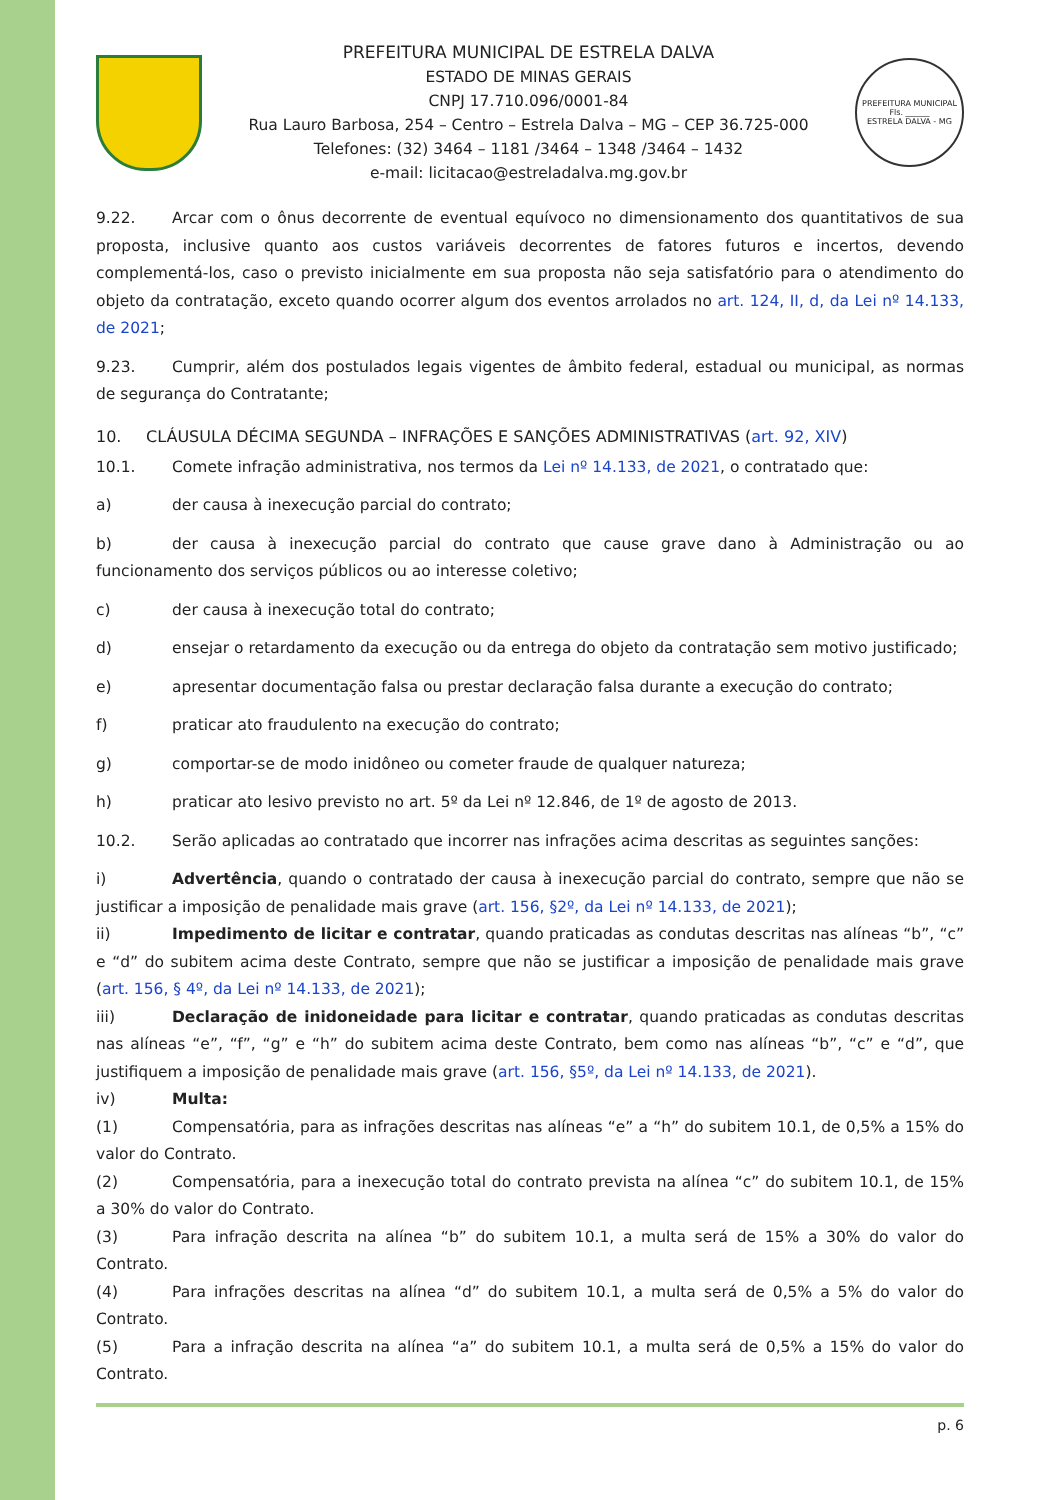PREFEITURA MUNICIPAL DE ESTRELA DALVA
ESTADO DE MINAS GERAIS
CNPJ 17.710.096/0001-84
Rua Lauro Barbosa, 254 – Centro – Estrela Dalva – MG – CEP 36.725-000
Telefones: (32) 3464 – 1181 /3464 – 1348 /3464 – 1432
e-mail: licitacao@estreladalva.mg.gov.br
PREFEITURA MUNICIPAL
Fls. ______
ESTRELA DALVA - MG
9.22. Arcar com o ônus decorrente de eventual equívoco no dimensionamento dos quantitativos de sua proposta, inclusive quanto aos custos variáveis decorrentes de fatores futuros e incertos, devendo complementá-los, caso o previsto inicialmente em sua proposta não seja satisfatório para o atendimento do objeto da contratação, exceto quando ocorrer algum dos eventos arrolados no art. 124, II, d, da Lei nº 14.133, de 2021;
9.23. Cumprir, além dos postulados legais vigentes de âmbito federal, estadual ou municipal, as normas de segurança do Contratante;
10. CLÁUSULA DÉCIMA SEGUNDA – INFRAÇÕES E SANÇÕES ADMINISTRATIVAS (art. 92, XIV)
10.1. Comete infração administrativa, nos termos da Lei nº 14.133, de 2021, o contratado que:
a) der causa à inexecução parcial do contrato;
b) der causa à inexecução parcial do contrato que cause grave dano à Administração ou ao funcionamento dos serviços públicos ou ao interesse coletivo;
c) der causa à inexecução total do contrato;
d) ensejar o retardamento da execução ou da entrega do objeto da contratação sem motivo justificado;
e) apresentar documentação falsa ou prestar declaração falsa durante a execução do contrato;
f) praticar ato fraudulento na execução do contrato;
g) comportar-se de modo inidôneo ou cometer fraude de qualquer natureza;
h) praticar ato lesivo previsto no art. 5º da Lei nº 12.846, de 1º de agosto de 2013.
10.2. Serão aplicadas ao contratado que incorrer nas infrações acima descritas as seguintes sanções:
i) Advertência, quando o contratado der causa à inexecução parcial do contrato, sempre que não se justificar a imposição de penalidade mais grave (art. 156, §2º, da Lei nº 14.133, de 2021);
ii) Impedimento de licitar e contratar, quando praticadas as condutas descritas nas alíneas “b”, “c” e “d” do subitem acima deste Contrato, sempre que não se justificar a imposição de penalidade mais grave (art. 156, § 4º, da Lei nº 14.133, de 2021);
iii) Declaração de inidoneidade para licitar e contratar, quando praticadas as condutas descritas nas alíneas “e”, “f”, “g” e “h” do subitem acima deste Contrato, bem como nas alíneas “b”, “c” e “d”, que justifiquem a imposição de penalidade mais grave (art. 156, §5º, da Lei nº 14.133, de 2021).
iv) Multa:
(1) Compensatória, para as infrações descritas nas alíneas “e” a “h” do subitem 10.1, de 0,5% a 15% do valor do Contrato.
(2) Compensatória, para a inexecução total do contrato prevista na alínea “c” do subitem 10.1, de 15% a 30% do valor do Contrato.
(3) Para infração descrita na alínea “b” do subitem 10.1, a multa será de 15% a 30% do valor do Contrato.
(4) Para infrações descritas na alínea “d” do subitem 10.1, a multa será de 0,5% a 5% do valor do Contrato.
(5) Para a infração descrita na alínea “a” do subitem 10.1, a multa será de 0,5% a 15% do valor do Contrato.
p. 6